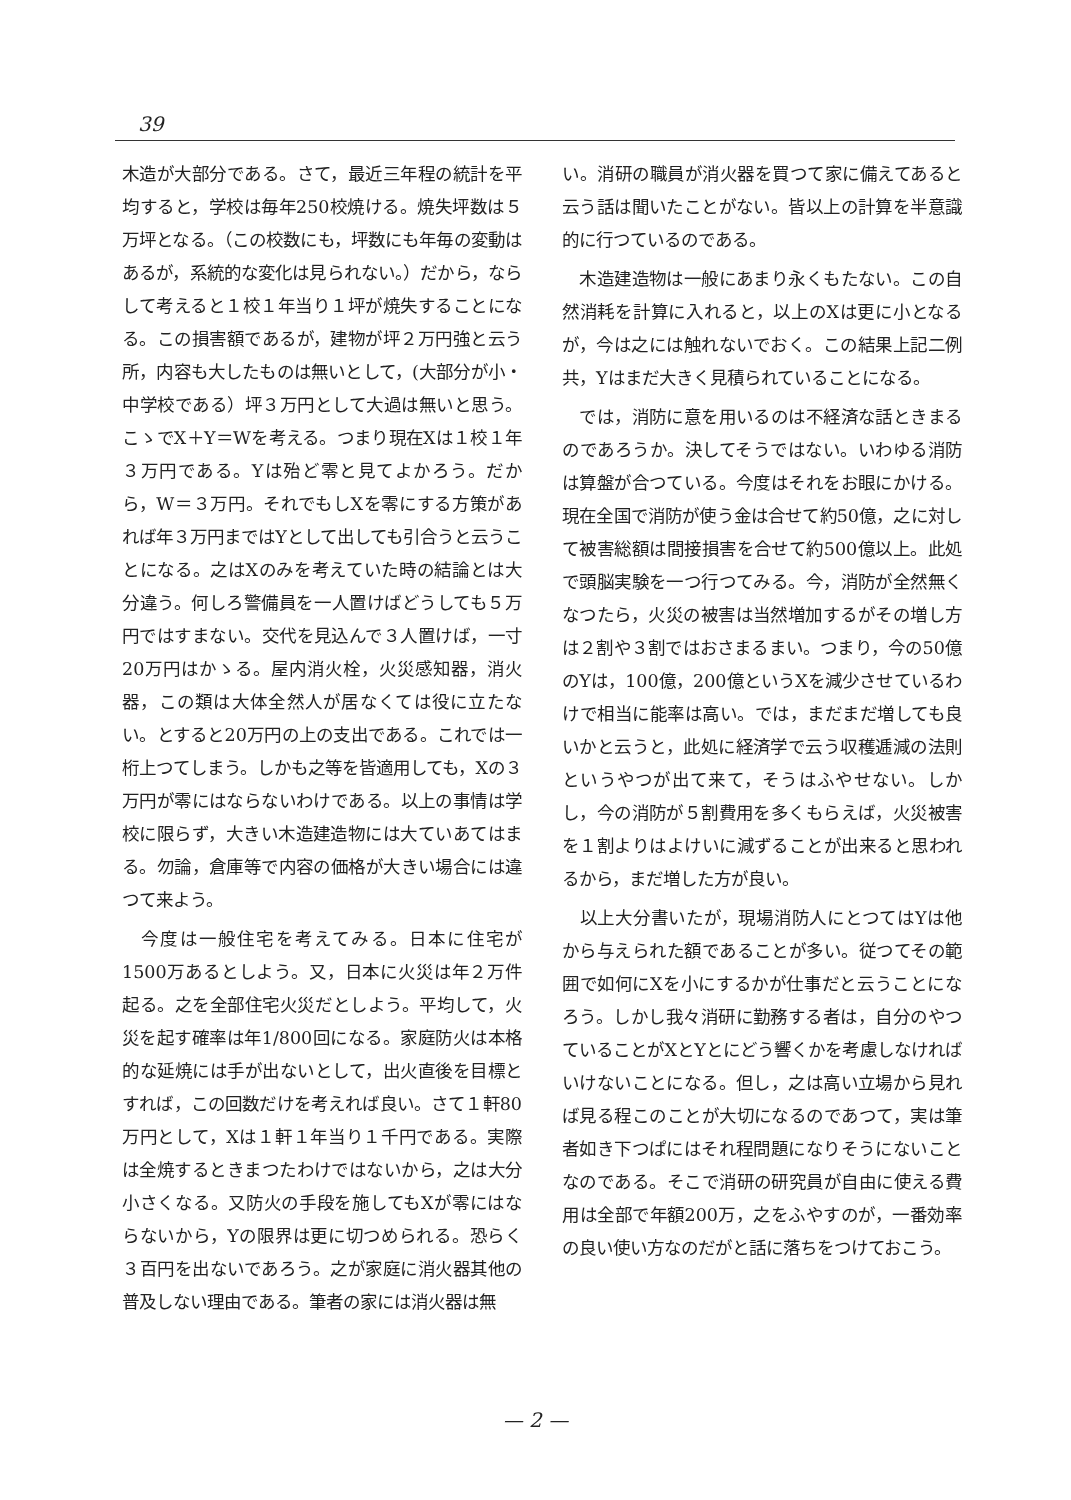39
木造が大部分である。さて，最近三年程の統計を平均すると，学校は毎年250校焼ける。焼失坪数は５万坪となる。（この校数にも，坪数にも年毎の変動はあるが，系統的な変化は見られない。）だから，ならして考えると１校１年当り１坪が焼失することになる。この損害額であるが，建物が坪２万円強と云う所，内容も大したものは無いとして，(大部分が小・中学校である）坪３万円として大過は無いと思う。こゝでX＋Y＝Wを考える。つまり現在Xは１校１年３万円である。Yは殆ど零と見てよかろう。だから，W＝３万円。それでもしXを零にする方策があれば年３万円まではYとして出しても引合うと云うことになる。之はXのみを考えていた時の結論とは大分違う。何しろ警備員を一人置けばどうしても５万円ではすまない。交代を見込んで３人置けば，一寸20万円はかゝる。屋内消火栓，火災感知器，消火器，この類は大体全然人が居なくては役に立たない。とすると20万円の上の支出である。これでは一桁上つてしまう。しかも之等を皆適用しても，Xの３万円が零にはならないわけである。以上の事情は学校に限らず，大きい木造建造物には大ていあてはまる。勿論，倉庫等で内容の価格が大きい場合には違つて来よう。
　今度は一般住宅を考えてみる。日本に住宅が1500万あるとしよう。又，日本に火災は年２万件起る。之を全部住宅火災だとしよう。平均して，火災を起す確率は年1/800回になる。家庭防火は本格的な延焼には手が出ないとして，出火直後を目標とすれば，この回数だけを考えれば良い。さて１軒80万円として，Xは１軒１年当り１千円である。実際は全焼するときまつたわけではないから，之は大分小さくなる。又防火の手段を施してもXが零にはならないから，Yの限界は更に切つめられる。恐らく３百円を出ないであろう。之が家庭に消火器其他の普及しない理由である。筆者の家には消火器は無
い。消研の職員が消火器を買つて家に備えてあると云う話は聞いたことがない。皆以上の計算を半意識的に行つているのである。
　木造建造物は一般にあまり永くもたない。この自然消耗を計算に入れると，以上のXは更に小となるが，今は之には触れないでおく。この結果上記二例共，Yはまだ大きく見積られていることになる。
　では，消防に意を用いるのは不経済な話ときまるのであろうか。決してそうではない。いわゆる消防は算盤が合つている。今度はそれをお眼にかける。現在全国で消防が使う金は合せて約50億，之に対して被害総額は間接損害を合せて約500億以上。此処で頭脳実験を一つ行つてみる。今，消防が全然無くなつたら，火災の被害は当然増加するがその増し方は２割や３割ではおさまるまい。つまり，今の50億のYは，100億，200億というXを減少させているわけで相当に能率は高い。では，まだまだ増しても良いかと云うと，此処に経済学で云う収穫逓減の法則というやつが出て来て，そうはふやせない。しかし，今の消防が５割費用を多くもらえば，火災被害を１割よりはよけいに減ずることが出来ると思われるから，まだ増した方が良い。
　以上大分書いたが，現場消防人にとつてはYは他から与えられた額であることが多い。従つてその範囲で如何にXを小にするかが仕事だと云うことになろう。しかし我々消研に勤務する者は，自分のやつていることがXとYとにどう響くかを考慮しなければいけないことになる。但し，之は高い立場から見れば見る程このことが大切になるのであつて，実は筆者如き下つぱにはそれ程問題になりそうにないことなのである。そこで消研の研究員が自由に使える費用は全部で年額200万，之をふやすのが，一番効率の良い使い方なのだがと話に落ちをつけておこう。
— 2 —